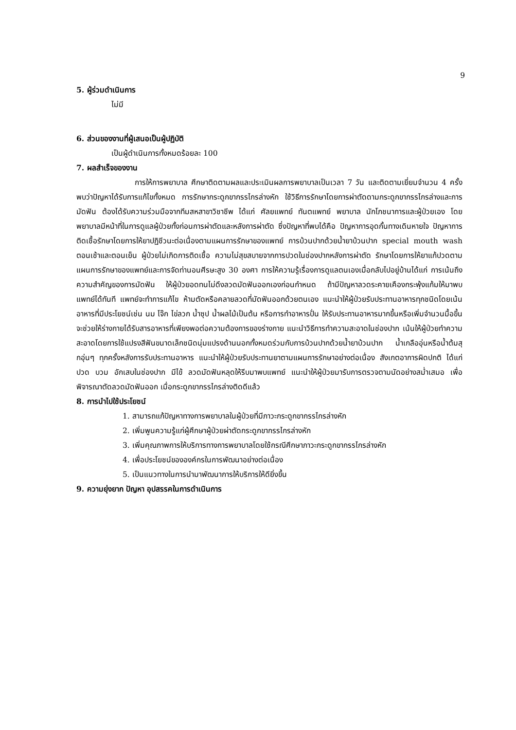9
5. ผู้ร่วมดำเนินการ
ไม่มี
6. ส่วนของงานที่ผู้เสนอเป็นผู้ปฏิบัติ
เป็นผู้ดำเนินการทั้งหมดร้อยละ 100
7. ผลสำเร็จของงาน
การให้การพยาบาล ศึกษาติดตามผลและประเมินผลการพยาบาลเป็นเวลา 7 วัน และติดตามเยี่ยมจำนวน 4 ครั้ง พบว่าปัญหาได้รับการแก้ไขทั้งหมด การรักษากระดูกขากรรไกรล่างหัก ใช้วิธีการรักษาโดยการผ่าตัดดามกระดูกขากรรไกรล่างและการมัดฟัน ต้องได้รับความร่วมมือจากทีมสหสาขาวิชาชีพ ได้แก่ ศัลยแพทย์ ทันตแพทย์ พยาบาล นักโภชนาการและผู้ป่วยเอง โดยพยาบาลมีหน้าที่ในการดูแลผู้ป่วยทั้งก่อนการผ่าตัดและหลังการผ่าตัด ซึ่งปัญหาที่พบได้คือ ปัญหาการอุดกั้นทางเดินหายใจ ปัญหาการติดเชื้อรักษาโดยการให้ยาปฏิชีวนะต่อเนื่องตามแผนการรักษาของแพทย์ การบ้วนปากด้วยน้ำยาบ้วนปาก special mouth wash ตอนเช้าและตอนเย็น ผู้ป่วยไม่เกิดการติดเชื้อ ความไม่สุขสบายจากการปวดในช่องปากหลังการผ่าตัด รักษาโดยการให้ยาแก้ปวดตามแผนการรักษาของแพทย์และการจัดท่านอนศีรษะสูง 30 องศา การให้ความรู้เรื่องการดูแลตนเองเมื่อกลับไปอยู่บ้านได้แก่ การเน้นถึงความสำคัญของการมัดฟัน ให้ผู้ป่วยอดทนไม่ดึงลวดมัดฟันออกเองก่อนกำหนด ถ้ามีปัญหาลวดระคายเคืองกระพุ้งแก้มให้มาพบแพทย์ได้ทันที แพทย์จะทำการแก้ไข ห้ามตัดหรือคลายลวดที่มัดฟันออกด้วยตนเอง แนะนำให้ผู้ป่วยรับประทานอาหารทุกชนิดโดยเน้นอาหารที่มีประโยชน์เช่น นม โจ๊ก ไข่ลวก น้ำซุป น้ำผลไม้เป็นต้น หรือการทำอาหารปั่น ให้รับประทานอาหารมากขึ้นหรือเพิ่มจำนวนมื้อขึ้น จะช่วยให้ร่างกายได้รับสารอาหารที่เพียงพอต่อความต้องการของร่างกาย แนะนำวิธีการทำความสะอาดในช่องปาก เน้นให้ผู้ป่วยทำความสะอาดโดยการใช้แปรงสีฟันขนาดเล็กชนิดนุ่มแปรงด้านนอกทั้งหมดร่วมกับการบ้วนปากด้วยน้ำยาบ้วนปาก น้ำเกลืออุ่นหรือน้ำต้มสุกอุ่นๆ ทุกครั้งหลังการรับประทานอาหาร แนะนำให้ผู้ป่วยรับประทานยาตามแผนการรักษาอย่างต่อเนื่อง สังเกตอาการผิดปกติ ได้แก่ ปวด บวม อักเสบในช่องปาก มีไข้ ลวดมัดฟันหลุดให้รีบมาพบแพทย์ แนะนำให้ผู้ป่วยมารับการตรวจตามนัดอย่างสม่ำเสมอ เพื่อพิจารณาตัดลวดมัดฟันออก เมื่อกระดูกขากรรไกรล่างติดดีแล้ว
8. การนำไปใช้ประโยชน์
1. สามารถแก้ปัญหาทางการพยาบาลในผู้ป่วยที่มีภาวะกระดูกขากรรไกรล่างหัก
2. เพิ่มพูนความรู้แก่ผู้ศึกษาผู้ป่วยผ่าตัดกระดูกขากรรไกรล่างหัก
3. เพิ่มคุณภาพการให้บริการทางการพยาบาลโดยใช้กรณีศึกษาภาวะกระดูกขากรรไกรล่างหัก
4. เพื่อประโยชน์ขององค์กรในการพัฒนาอย่างต่อเนื่อง
5. เป็นแนวทางในการนำมาพัฒนาการให้บริการให้ดียิ่งขึ้น
9. ความยุ่งยาก ปัญหา อุปสรรคในการดำเนินการ